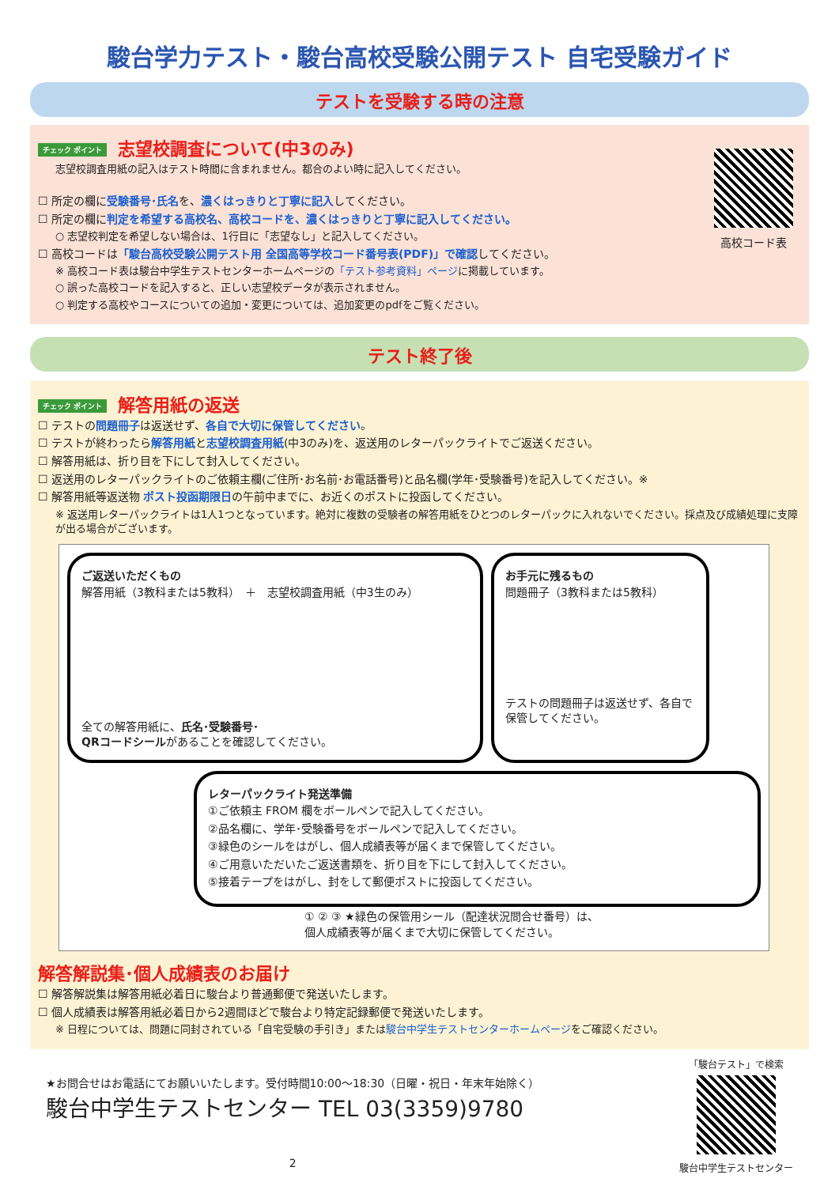駿台学力テスト・駿台高校受験公開テスト 自宅受験ガイド
テストを受験する時の注意
高校コード表
チェック ポイント 志望校調査について(中3のみ)
志望校調査用紙の記入はテスト時間に含まれません。都合のよい時に記入してください。
☐ 所定の欄に受験番号･氏名を、濃くはっきりと丁寧に記入してください。
☐ 所定の欄に判定を希望する高校名、高校コードを、濃くはっきりと丁寧に記入してください。
○ 志望校判定を希望しない場合は、1行目に「志望なし」と記入してください。
☐ 高校コードは「駿台高校受験公開テスト用 全国高等学校コード番号表(PDF)」で確認してください。
※ 高校コード表は駿台中学生テストセンターホームページの「テスト参考資料」ページに掲載しています。
○ 誤った高校コードを記入すると、正しい志望校データが表示されません。
○ 判定する高校やコースについての追加・変更については、追加変更のpdfをご覧ください。
テスト終了後
チェック ポイント 解答用紙の返送
☐ テストの問題冊子は返送せず、各自で大切に保管してください。
☐ テストが終わったら解答用紙と志望校調査用紙(中3のみ)を、返送用のレターパックライトでご返送ください。
☐ 解答用紙は、折り目を下にして封入してください。
☐ 返送用のレターパックライトのご依頼主欄(ご住所･お名前･お電話番号)と品名欄(学年･受験番号)を記入してください。※
☐ 解答用紙等返送物 ポスト投函期限日の午前中までに、お近くのポストに投函してください。
※ 返送用レターパックライトは1人1つとなっています。絶対に複数の受験者の解答用紙をひとつのレターパックに入れないでください。採点及び成績処理に支障が出る場合がございます。
ご返送いただくもの
解答用紙（3教科または5教科）　＋　志望校調査用紙（中3生のみ）
全ての解答用紙に、氏名･受験番号･
QRコードシールがあることを確認してください。
お手元に残るもの
問題冊子（3教科または5教科）
テストの問題冊子は返送せず、各自で保管してください。
レターパックライト発送準備
①ご依頼主 FROM 欄をボールペンで記入してください。
②品名欄に、学年･受験番号をボールペンで記入してください。
③緑色のシールをはがし、個人成績表等が届くまで保管してください。
④ご用意いただいたご返送書類を、折り目を下にして封入してください。
⑤接着テープをはがし、封をして郵便ポストに投函してください。
① ② ③ ★緑色の保管用シール（配達状況問合せ番号）は、
個人成績表等が届くまで大切に保管してください。
解答解説集･個人成績表のお届け
☐ 解答解説集は解答用紙必着日に駿台より普通郵便で発送いたします。
☐ 個人成績表は解答用紙必着日から2週間ほどで駿台より特定記録郵便で発送いたします。
※ 日程については、問題に同封されている「自宅受験の手引き」または駿台中学生テストセンターホームページをご確認ください。
★お問合せはお電話にてお願いいたします。受付時間10:00～18:30（日曜・祝日・年末年始除く）
駿台中学生テストセンター TEL 03(3359)9780
2
「駿台テスト」で検索
駿台中学生テストセンター